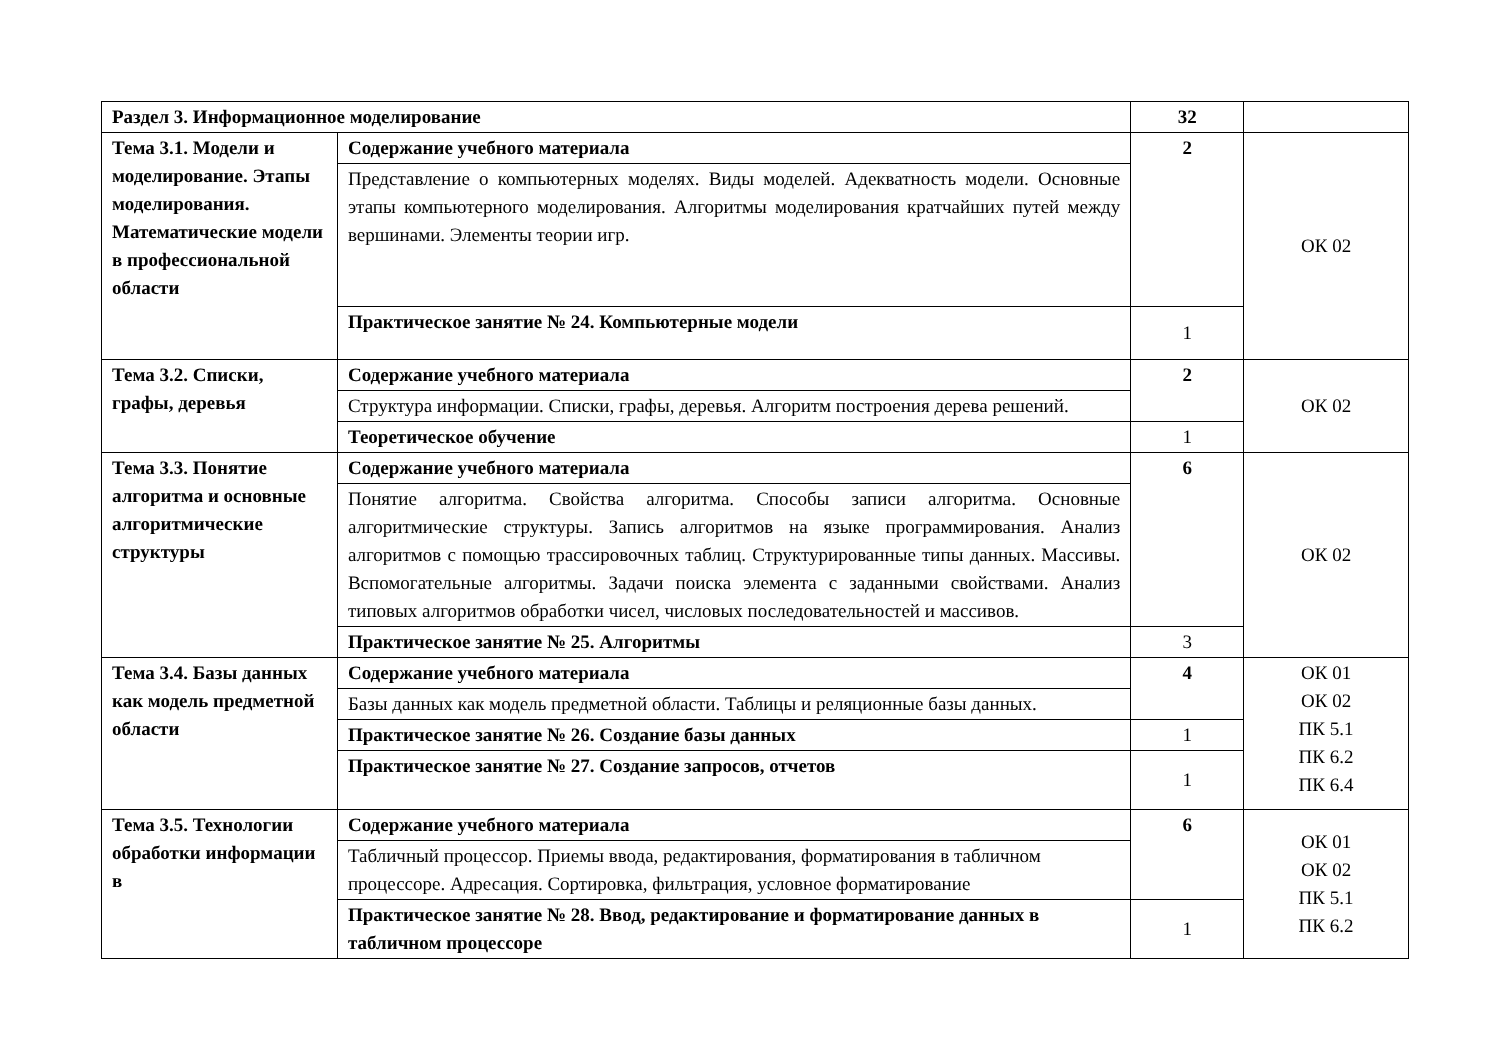| Раздел 3. Информационное моделирование | | 32 | |
| Тема 3.1. Модели и моделирование. Этапы моделирования. Математические модели в профессиональной области | Содержание учебного материала | 2 | ОК 02 |
| | Представление о компьютерных моделях. Виды моделей. Адекватность модели. Основные этапы компьютерного моделирования. Алгоритмы моделирования кратчайших путей между вершинами. Элементы теории игр. | | |
| | Практическое занятие № 24. Компьютерные модели | 1 | |
| Тема 3.2. Списки, графы, деревья | Содержание учебного материала | 2 | ОК 02 |
| | Структура информации. Списки, графы, деревья. Алгоритм построения дерева решений. | | |
| | Теоретическое обучение | 1 | |
| Тема 3.3. Понятие алгоритма и основные алгоритмические структуры | Содержание учебного материала | 6 | ОК 02 |
| | Понятие алгоритма. Свойства алгоритма. Способы записи алгоритма. Основные алгоритмические структуры. Запись алгоритмов на языке программирования. Анализ алгоритмов с помощью трассировочных таблиц. Структурированные типы данных. Массивы. Вспомогательные алгоритмы. Задачи поиска элемента с заданными свойствами. Анализ типовых алгоритмов обработки чисел, числовых последовательностей и массивов. | | |
| | Практическое занятие № 25. Алгоритмы | 3 | |
| Тема 3.4. Базы данных как модель предметной области | Содержание учебного материала | 4 | ОК 01 ОК 02 ПК 5.1 ПК 6.2 ПК 6.4 |
| | Базы данных как модель предметной области. Таблицы и реляционные базы данных. | | |
| | Практическое занятие № 26. Создание базы данных | 1 | |
| | Практическое занятие № 27. Создание запросов, отчетов | 1 | |
| Тема 3.5. Технологии обработки информации в | Содержание учебного материала | 6 | ОК 01 ОК 02 ПК 5.1 ПК 6.2 |
| | Табличный процессор. Приемы ввода, редактирования, форматирования в табличном процессоре. Адресация. Сортировка, фильтрация, условное форматирование | | |
| | Практическое занятие № 28. Ввод, редактирование и форматирование данных в табличном процессоре | 1 | |